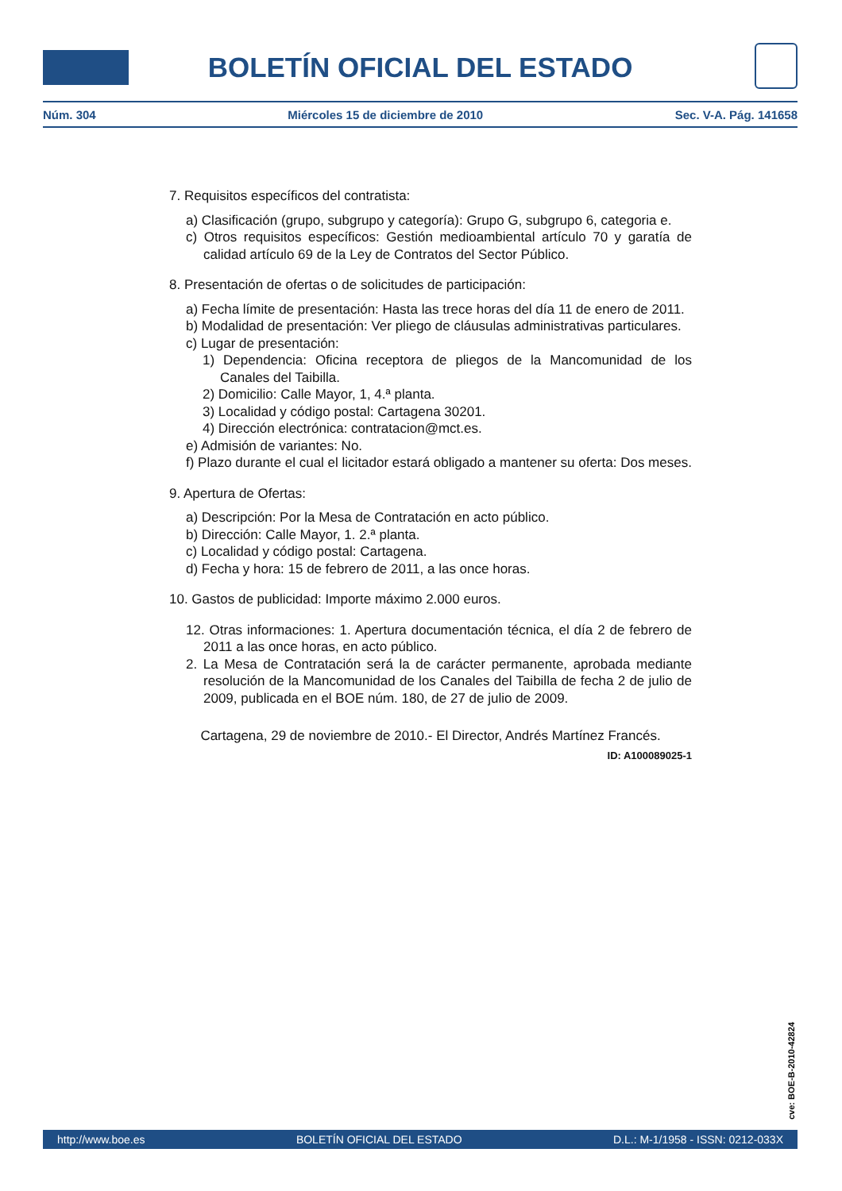BOLETÍN OFICIAL DEL ESTADO
Núm. 304 Miércoles 15 de diciembre de 2010 Sec. V-A. Pág. 141658
7. Requisitos específicos del contratista:
a) Clasificación (grupo, subgrupo y categoría): Grupo G, subgrupo 6, categoria e.
c) Otros requisitos específicos: Gestión medioambiental artículo 70 y garatía de calidad artículo 69 de la Ley de Contratos del Sector Público.
8. Presentación de ofertas o de solicitudes de participación:
a) Fecha límite de presentación: Hasta las trece horas del día 11 de enero de 2011.
b) Modalidad de presentación: Ver pliego de cláusulas administrativas particulares.
c) Lugar de presentación:
1) Dependencia: Oficina receptora de pliegos de la Mancomunidad de los Canales del Taibilla.
2) Domicilio: Calle Mayor, 1, 4.ª planta.
3) Localidad y código postal: Cartagena 30201.
4) Dirección electrónica: contratacion@mct.es.
e) Admisión de variantes: No.
f) Plazo durante el cual el licitador estará obligado a mantener su oferta: Dos meses.
9. Apertura de Ofertas:
a) Descripción: Por la Mesa de Contratación en acto público.
b) Dirección: Calle Mayor, 1. 2.ª planta.
c) Localidad y código postal: Cartagena.
d) Fecha y hora: 15 de febrero de 2011, a las once horas.
10. Gastos de publicidad: Importe máximo 2.000 euros.
12. Otras informaciones: 1. Apertura documentación técnica, el día 2 de febrero de 2011 a las once horas, en acto público.
2. La Mesa de Contratación será la de carácter permanente, aprobada mediante resolución de la Mancomunidad de los Canales del Taibilla de fecha 2 de julio de 2009, publicada en el BOE núm. 180, de 27 de julio de 2009.
Cartagena, 29 de noviembre de 2010.- El Director, Andrés Martínez Francés.
ID: A100089025-1
cve: BOE-B-2010-42824
http://www.boe.es BOLETÍN OFICIAL DEL ESTADO D.L.: M-1/1958 - ISSN: 0212-033X